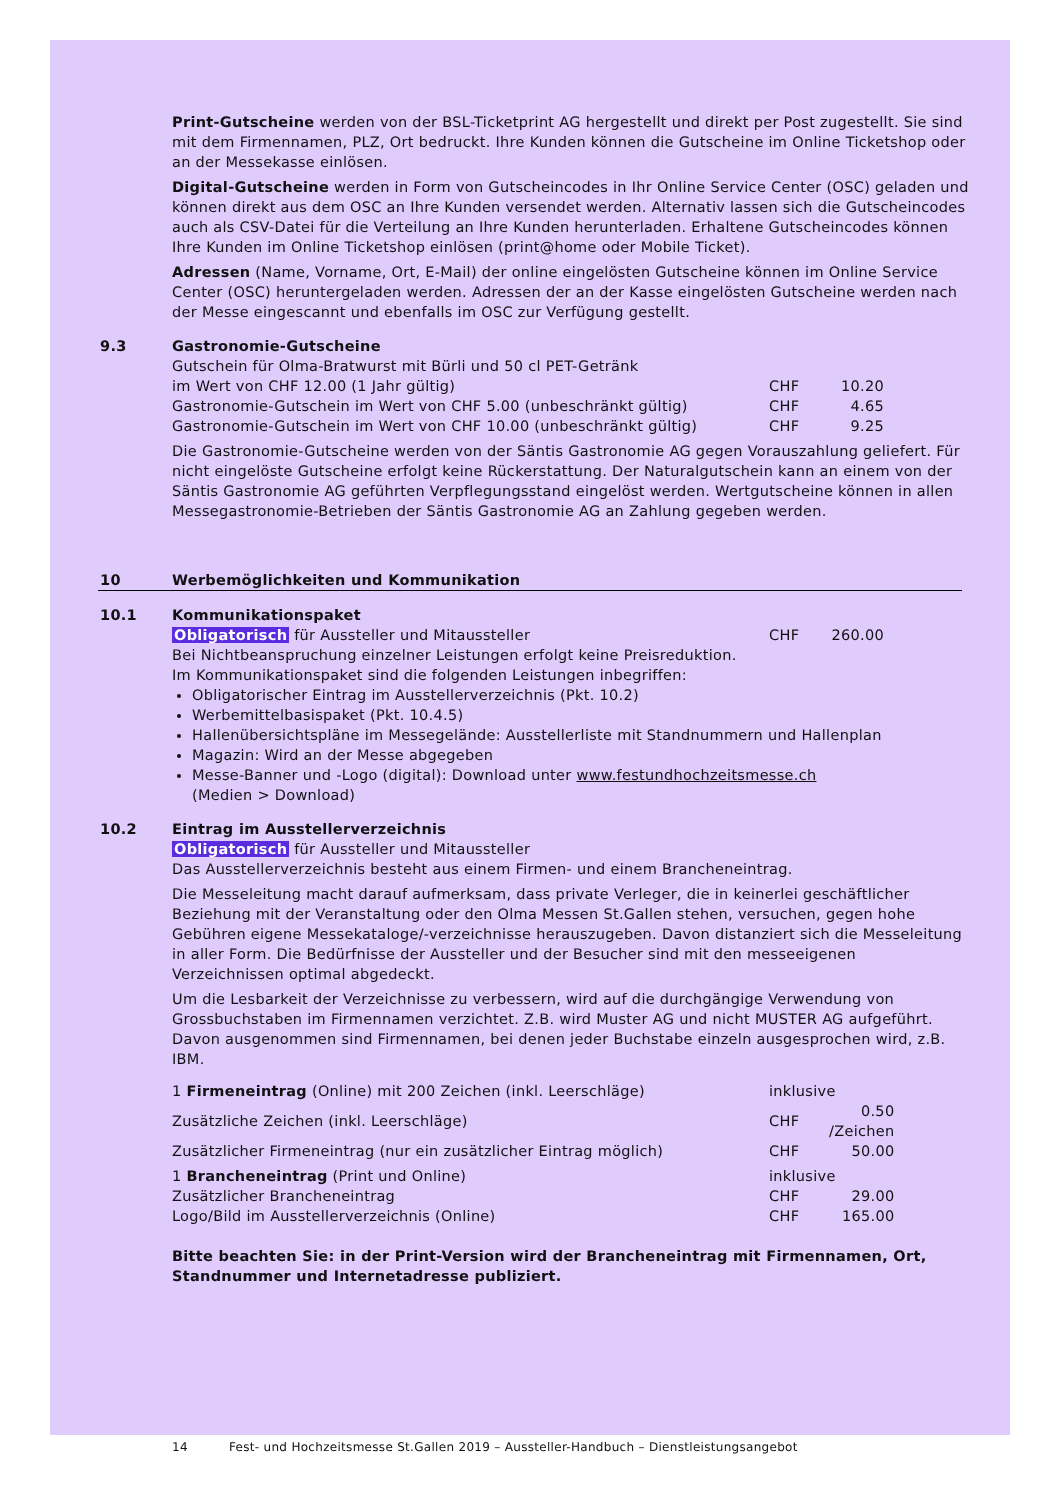Print-Gutscheine werden von der BSL-Ticketprint AG hergestellt und direkt per Post zugestellt. Sie sind mit dem Firmennamen, PLZ, Ort bedruckt. Ihre Kunden können die Gutscheine im Online Ticketshop oder an der Messekasse einlösen.
Digital-Gutscheine werden in Form von Gutscheincodes in Ihr Online Service Center (OSC) geladen und können direkt aus dem OSC an Ihre Kunden versendet werden. Alternativ lassen sich die Gutscheincodes auch als CSV-Datei für die Verteilung an Ihre Kunden herunterladen. Erhaltene Gutscheincodes können Ihre Kunden im Online Ticketshop einlösen (print@home oder Mobile Ticket).
Adressen (Name, Vorname, Ort, E-Mail) der online eingelösten Gutscheine können im Online Service Center (OSC) heruntergeladen werden. Adressen der an der Kasse eingelösten Gutscheine werden nach der Messe eingescannt und ebenfalls im OSC zur Verfügung gestellt.
9.3 Gastronomie-Gutscheine
| Gutschein für Olma-Bratwurst mit Bürli und 50 cl PET-Getränk | | |
| im Wert von CHF 12.00 (1 Jahr gültig) | CHF | 10.20 |
| Gastronomie-Gutschein im Wert von CHF 5.00 (unbeschränkt gültig) | CHF | 4.65 |
| Gastronomie-Gutschein im Wert von CHF 10.00 (unbeschränkt gültig) | CHF | 9.25 |
Die Gastronomie-Gutscheine werden von der Säntis Gastronomie AG gegen Vorauszahlung geliefert. Für nicht eingelöste Gutscheine erfolgt keine Rückerstattung. Der Naturalgutschein kann an einem von der Säntis Gastronomie AG geführten Verpflegungsstand eingelöst werden. Wertgutscheine können in allen Messegastronomie-Betrieben der Säntis Gastronomie AG an Zahlung gegeben werden.
10 Werbemöglichkeiten und Kommunikation
10.1 Kommunikationspaket
| Obligatorisch für Aussteller und Mitaussteller | CHF | 260.00 |
Bei Nichtbeanspruchung einzelner Leistungen erfolgt keine Preisreduktion.
Im Kommunikationspaket sind die folgenden Leistungen inbegriffen:
Obligatorischer Eintrag im Ausstellerverzeichnis (Pkt. 10.2)
Werbemittelbasispaket (Pkt. 10.4.5)
Hallenübersichtspläne im Messegelände: Ausstellerliste mit Standnummern und Hallenplan
Magazin: Wird an der Messe abgegeben
Messe-Banner und -Logo (digital): Download unter www.festundhochzeitsmesse.ch
(Medien > Download)
10.2 Eintrag im Ausstellerverzeichnis
Obligatorisch für Aussteller und Mitaussteller
Das Ausstellerverzeichnis besteht aus einem Firmen- und einem Brancheneintrag.
Die Messeleitung macht darauf aufmerksam, dass private Verleger, die in keinerlei geschäftlicher Beziehung mit der Veranstaltung oder den Olma Messen St.Gallen stehen, versuchen, gegen hohe Gebühren eigene Messekataloge/-verzeichnisse herauszugeben. Davon distanziert sich die Messeleitung in aller Form. Die Bedürfnisse der Aussteller und der Besucher sind mit den messeeigenen Verzeichnissen optimal abgedeckt.
Um die Lesbarkeit der Verzeichnisse zu verbessern, wird auf die durchgängige Verwendung von Grossbuchstaben im Firmennamen verzichtet. Z.B. wird Muster AG und nicht MUSTER AG aufgeführt. Davon ausgenommen sind Firmennamen, bei denen jeder Buchstabe einzeln ausgesprochen wird, z.B. IBM.
| 1 Firmeneintrag (Online) mit 200 Zeichen (inkl. Leerschläge) | inklusive | |
| Zusätzliche Zeichen (inkl. Leerschläge) | CHF | 0.50 /Zeichen |
| Zusätzlicher Firmeneintrag (nur ein zusätzlicher Eintrag möglich) | CHF | 50.00 |
| 1 Brancheneintrag (Print und Online) | inklusive | |
| Zusätzlicher Brancheneintrag | CHF | 29.00 |
| Logo/Bild im Ausstellerverzeichnis (Online) | CHF | 165.00 |
Bitte beachten Sie: in der Print-Version wird der Brancheneintrag mit Firmennamen, Ort, Standnummer und Internetadresse publiziert.
14 Fest- und Hochzeitsmesse St.Gallen 2019 – Aussteller-Handbuch – Dienstleistungsangebot